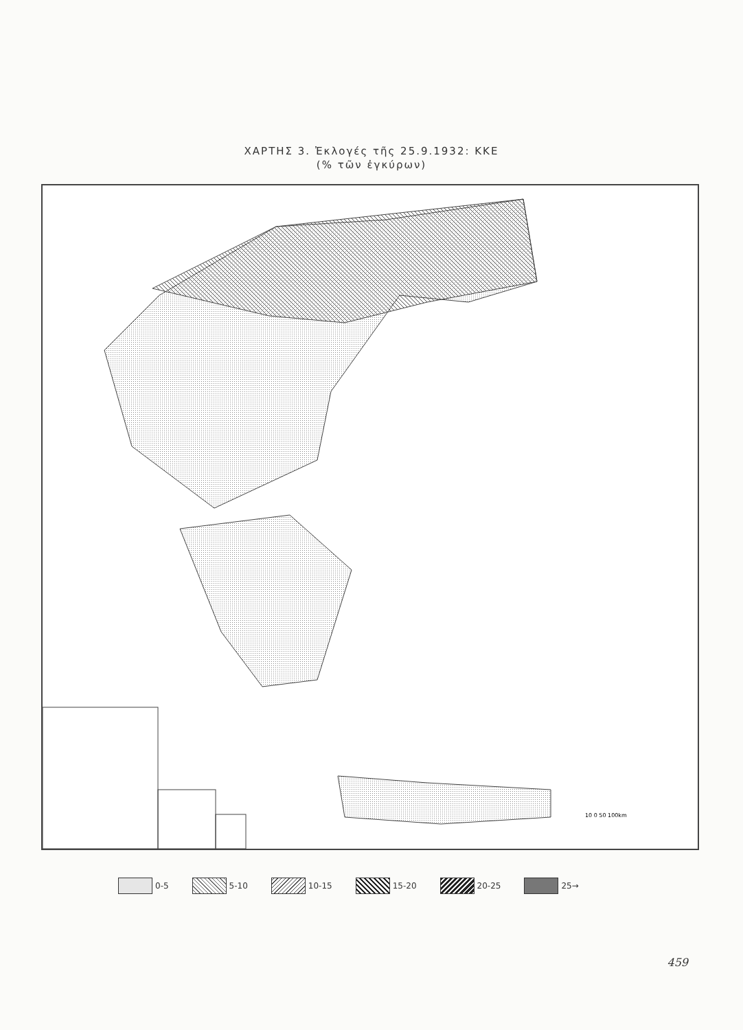ΧΑΡΤΗΣ 3. Ἐκλογές τῆς 25.9.1932: ΚΚΕ
(% τῶν ἐγκύρων)
10 0 50 100km
0-5 5-10 10-15 15-20 20-25 25→
459